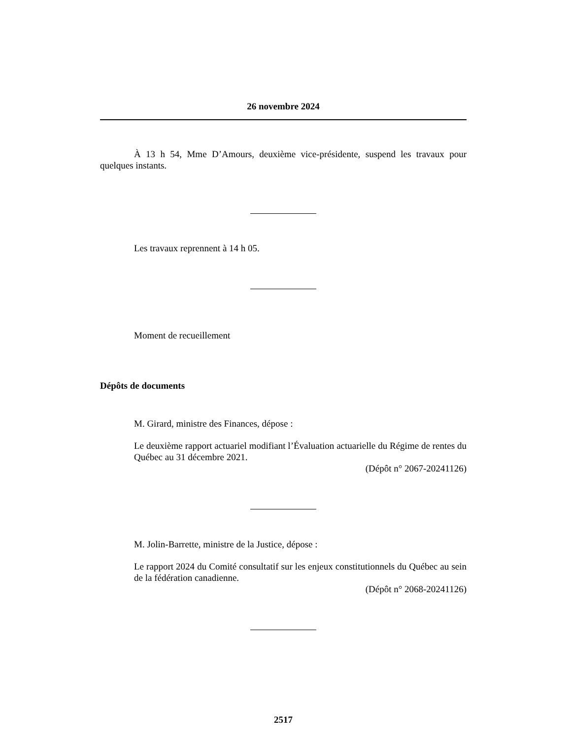26 novembre 2024
À 13 h 54, Mme D’Amours, deuxième vice-présidente, suspend les travaux pour quelques instants.
Les travaux reprennent à 14 h 05.
Moment de recueillement
Dépôts de documents
M. Girard, ministre des Finances, dépose :
Le deuxième rapport actuariel modifiant l’Évaluation actuarielle du Régime de rentes du Québec au 31 décembre 2021.
(Dépôt n° 2067-20241126)
M. Jolin-Barrette, ministre de la Justice, dépose :
Le rapport 2024 du Comité consultatif sur les enjeux constitutionnels du Québec au sein de la fédération canadienne.
(Dépôt n° 2068-20241126)
2517